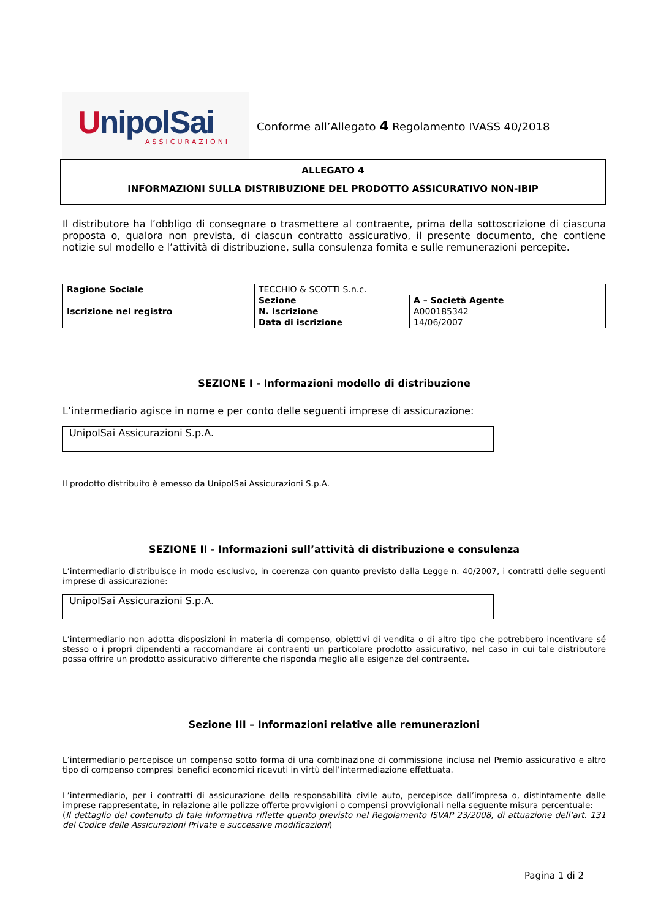UnipolSai
ASSICURAZIONI
Conforme all’Allegato 4 Regolamento IVASS 40/2018
ALLEGATO 4
INFORMAZIONI SULLA DISTRIBUZIONE DEL PRODOTTO ASSICURATIVO NON-IBIP
Il distributore ha l’obbligo di consegnare o trasmettere al contraente, prima della sottoscrizione di ciascuna proposta o, qualora non prevista, di ciascun contratto assicurativo, il presente documento, che contiene notizie sul modello e l’attività di distribuzione, sulla consulenza fornita e sulle remunerazioni percepite.
| Ragione Sociale | TECCHIO & SCOTTI S.n.c. | |
| Iscrizione nel registro | Sezione | A – Società Agente |
| | N. Iscrizione | A000185342 |
| | Data di iscrizione | 14/06/2007 |
SEZIONE I - Informazioni modello di distribuzione
L’intermediario agisce in nome e per conto delle seguenti imprese di assicurazione:
| UnipolSai Assicurazioni S.p.A. |
Il prodotto distribuito è emesso da UnipolSai Assicurazioni S.p.A.
SEZIONE II - Informazioni sull’attività di distribuzione e consulenza
L’intermediario distribuisce in modo esclusivo, in coerenza con quanto previsto dalla Legge n. 40/2007, i contratti delle seguenti imprese di assicurazione:
| UnipolSai Assicurazioni S.p.A. |
L’intermediario non adotta disposizioni in materia di compenso, obiettivi di vendita o di altro tipo che potrebbero incentivare sé stesso o i propri dipendenti a raccomandare ai contraenti un particolare prodotto assicurativo, nel caso in cui tale distributore possa offrire un prodotto assicurativo differente che risponda meglio alle esigenze del contraente.
Sezione III – Informazioni relative alle remunerazioni
L’intermediario percepisce un compenso sotto forma di una combinazione di commissione inclusa nel Premio assicurativo e altro tipo di compenso compresi benefici economici ricevuti in virtù dell’intermediazione effettuata.
L’intermediario, per i contratti di assicurazione della responsabilità civile auto, percepisce dall’impresa o, distintamente dalle imprese rappresentate, in relazione alle polizze offerte provvigioni o compensi provvigionali nella seguente misura percentuale:
(Il dettaglio del contenuto di tale informativa riflette quanto previsto nel Regolamento ISVAP 23/2008, di attuazione dell’art. 131 del Codice delle Assicurazioni Private e successive modificazioni)
Pagina 1 di 2